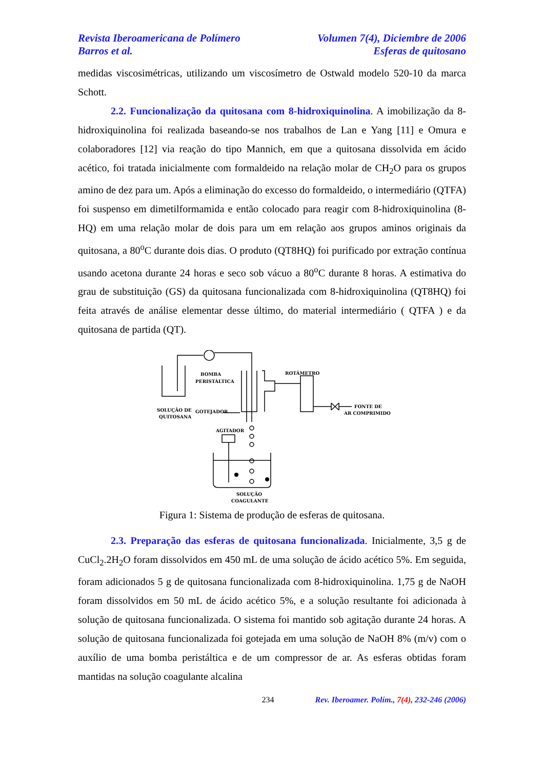Revista Iberoamericana de Polímero Volumen 7(4), Diciembre de 2006
Barros et al. Esferas de quitosano
medidas viscosimétricas, utilizando um viscosímetro de Ostwald modelo 520-10 da marca Schott.
2.2. Funcionalização da quitosana com 8-hidroxiquinolina. A imobilização da 8-hidroxiquinolina foi realizada baseando-se nos trabalhos de Lan e Yang [11] e Omura e colaboradores [12] via reação do tipo Mannich, em que a quitosana dissolvida em ácido acético, foi tratada inicialmente com formaldeido na relação molar de CH<sub>2</sub>O para os grupos amino de dez para um. Após a eliminação do excesso do formaldeido, o intermediário (QTFA) foi suspenso em dimetilformamida e então colocado para reagir com 8-hidroxiquinolina (8-HQ) em uma relação molar de dois para um em relação aos grupos aminos originais da quitosana, a 80<sup>o</sup>C durante dois dias. O produto (QT8HQ) foi purificado por extração contínua usando acetona durante 24 horas e seco sob vácuo a 80<sup>o</sup>C durante 8 horas. A estimativa do grau de substituição (GS) da quitosana funcionalizada com 8-hidroxiquinolina (QT8HQ) foi feita através de análise elementar desse último, do material intermediário ( QTFA ) e da quitosana de partida (QT).
BOMBA
PERISTÁLTICA
ROTÂMETRO
SOLUÇÃO DE
QUITOSANA
GOTEJADOR
FONTE DE
AR COMPRIMIDO
AGITADOR
SOLUÇÃO
COAGULANTE
Figura 1: Sistema de produção de esferas de quitosana.
2.3. Preparação das esferas de quitosana funcionalizada. Inicialmente, 3,5 g de CuCl<sub>2</sub>.2H<sub>2</sub>O foram dissolvidos em 450 mL de uma solução de ácido acético 5%. Em seguida, foram adicionados 5 g de quitosana funcionalizada com 8-hidroxiquinolina. 1,75 g de NaOH foram dissolvidos em 50 mL de ácido acético 5%, e a solução resultante foi adicionada à solução de quitosana funcionalizada. O sistema foi mantido sob agitação durante 24 horas. A solução de quitosana funcionalizada foi gotejada em uma solução de NaOH 8% (m/v) com o auxílio de uma bomba peristáltica e de um compressor de ar. As esferas obtidas foram mantidas na solução coagulante alcalina
234 Rev. Iberoamer. Polím., 7(4), 232-246 (2006)